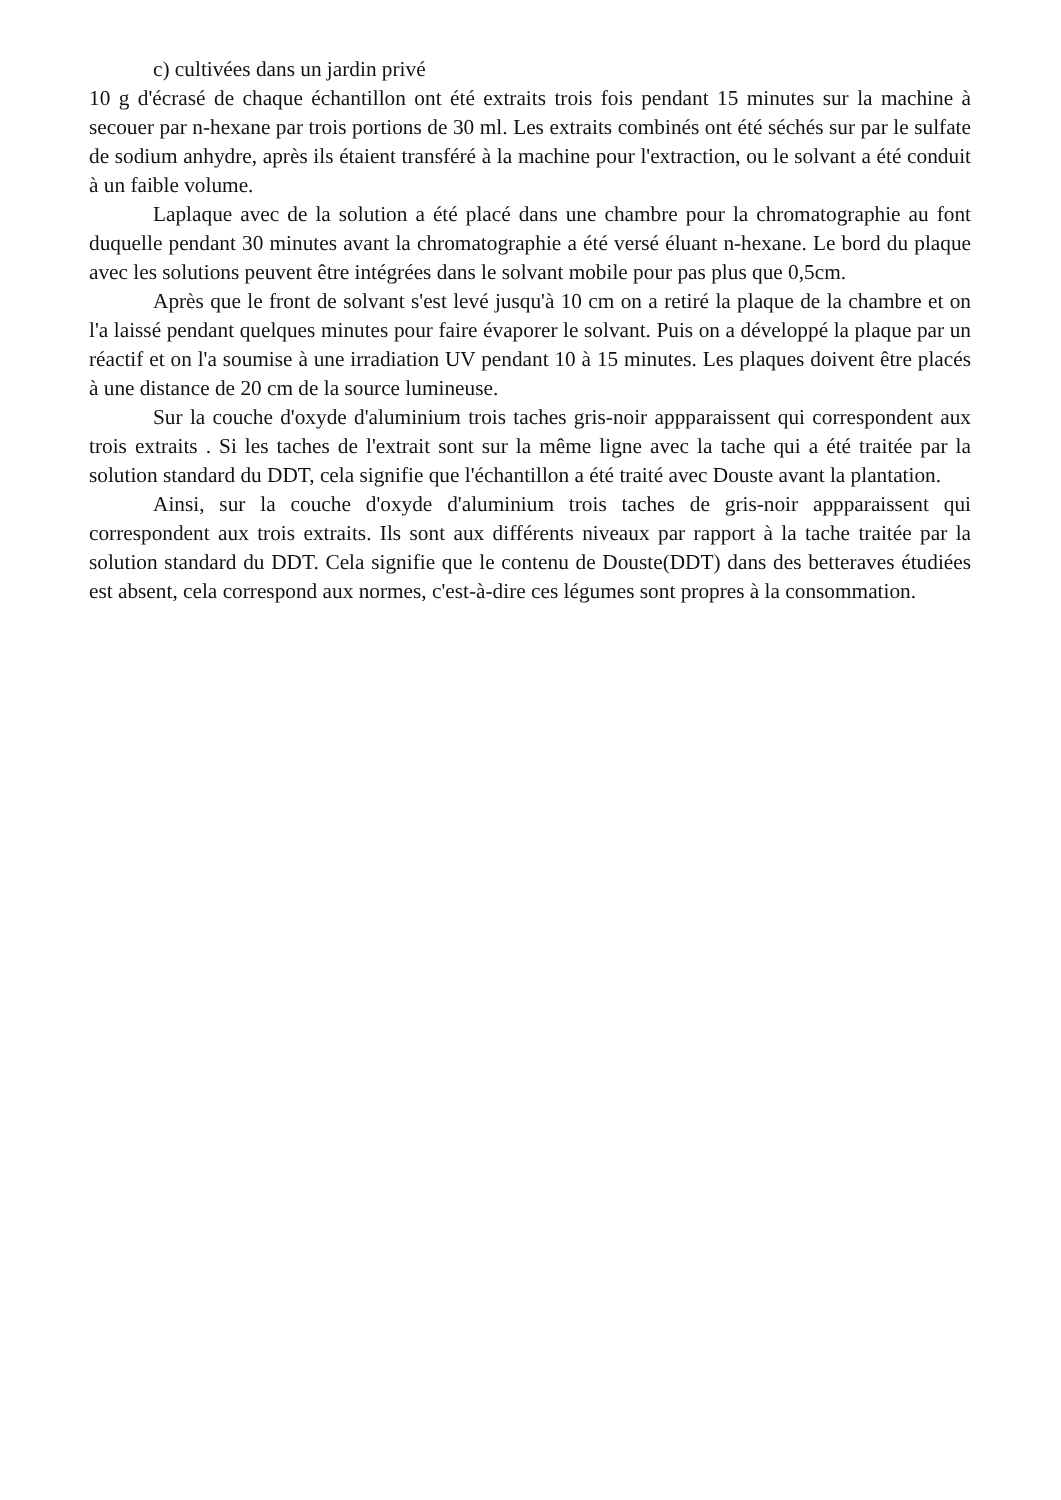c) cultivées dans un jardin privé
10 g d'écrasé de chaque échantillon ont été extraits trois fois pendant 15 minutes sur la machine à secouer par n-hexane par trois portions de 30 ml. Les extraits combinés ont été séchés sur par le sulfate de sodium anhydre, après ils étaient transféré à la machine pour l'extraction, ou le solvant a été conduit à un faible volume.
Laplaque avec de la solution a été placé dans une chambre pour la chromatographie au font duquelle pendant 30 minutes avant la chromatographie a été versé éluant n-hexane. Le bord du plaque avec les solutions peuvent être intégrées dans le solvant mobile pour pas plus que 0,5cm.
Après que le front de solvant s'est levé jusqu'à 10 cm on a retiré la plaque de la chambre et on l'a laissé pendant quelques minutes pour faire évaporer le solvant. Puis on a développé la plaque par un réactif et on l'a soumise à une irradiation UV pendant 10 à 15 minutes. Les plaques doivent être placés à une distance de 20 cm de la source lumineuse.
Sur la couche d'oxyde d'aluminium trois taches gris-noir appparaissent qui correspondent aux trois extraits . Si les taches de l'extrait sont sur la même ligne avec la tache qui a été traitée par la solution standard du DDT, cela signifie que l'échantillon a été traité avec Douste avant la plantation.
Ainsi, sur la couche d'oxyde d'aluminium trois taches de gris-noir appparaissent qui correspondent aux trois extraits. Ils sont aux différents niveaux par rapport à la tache traitée par la solution standard du DDT. Cela signifie que le contenu de Douste(DDT) dans des betteraves étudiées est absent, cela correspond aux normes, c'est-à-dire ces légumes sont propres à la consommation.